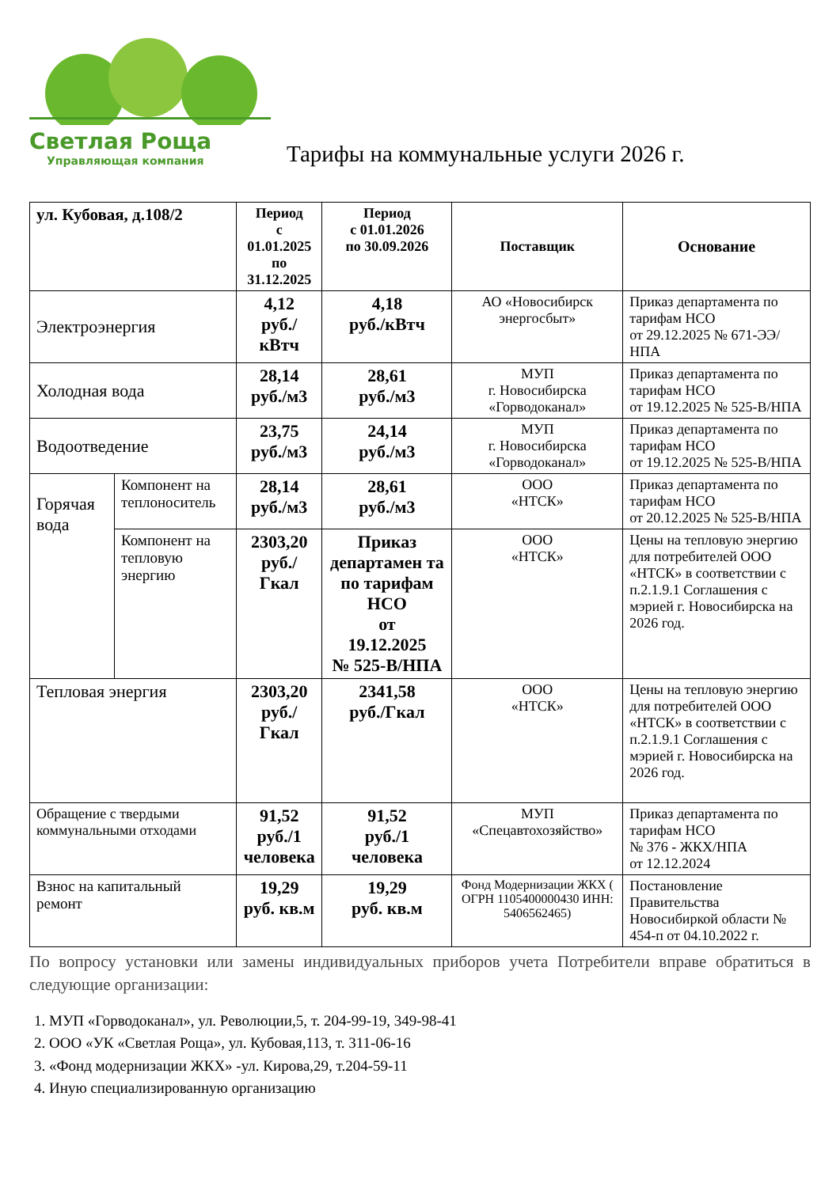Светлая Роща
Управляющая компания
Тарифы на коммунальные услуги 2026 г.
| ул. Кубовая, д.108/2 | | Период с 01.01.2025 по 31.12.2025 | Период с 01.01.2026 по 30.09.2026 | Поставщик | Основание |
| --- | --- | --- | --- | --- | --- |
| Электроэнергия | | 4,12 руб./кВтч | 4,18 руб./кВтч | АО «Новосибирск энергосбыт» | Приказ департамента по тарифам НСО от 29.12.2025 № 671-ЭЭ/НПА |
| Холодная вода | | 28,14 руб./м3 | 28,61 руб./м3 | МУП г. Новосибирска «Горводоканал» | Приказ департамента по тарифам НСО от 19.12.2025 № 525-В/НПА |
| Водоотведение | | 23,75 руб./м3 | 24,14 руб./м3 | МУП г. Новосибирска «Горводоканал» | Приказ департамента по тарифам НСО от 19.12.2025 № 525-В/НПА |
| Горячая вода | Компонент на теплоноситель | 28,14 руб./м3 | 28,61 руб./м3 | ООО «НТСК» | Приказ департамента по тарифам НСО от 20.12.2025 № 525-В/НПА |
| | Компонент на тепловую энергию | 2303,20 руб./Гкал | Приказ департамен та по тарифам НСО от 19.12.2025 № 525-В/НПА | ООО «НТСК» | Цены на тепловую энергию для потребителей ООО «НТСК» в соответствии с п.2.1.9.1 Соглашения с мэрией г. Новосибирска на 2026 год. |
| Тепловая энергия | | 2303,20 руб./Гкал | 2341,58 руб./Гкал | ООО «НТСК» | Цены на тепловую энергию для потребителей ООО «НТСК» в соответствии с п.2.1.9.1 Соглашения с мэрией г. Новосибирска на 2026 год. |
| Обращение с твердыми коммунальными отходами | | 91,52 руб./1 человека | 91,52 руб./1 человека | МУП «Спецавтохозяйство» | Приказ департамента по тарифам НСО № 376 - ЖКХ/НПА от 12.12.2024 |
| Взнос на капитальный ремонт | | 19,29 руб. кв.м | 19,29 руб. кв.м | Фонд Модернизации ЖКХ ( ОГРН 1105400000430 ИНН: 5406562465) | Постановление Правительства Новосибиркой области № 454-п от 04.10.2022 г. |
По вопросу установки или замены индивидуальных приборов учета Потребители вправе обратиться в следующие организации:
1. МУП «Горводоканал», ул. Революции,5, т. 204-99-19, 349-98-41
2. ООО «УК «Светлая Роща», ул. Кубовая,113, т. 311-06-16
3. «Фонд модернизации ЖКХ» -ул. Кирова,29, т.204-59-11
4. Иную специализированную организацию